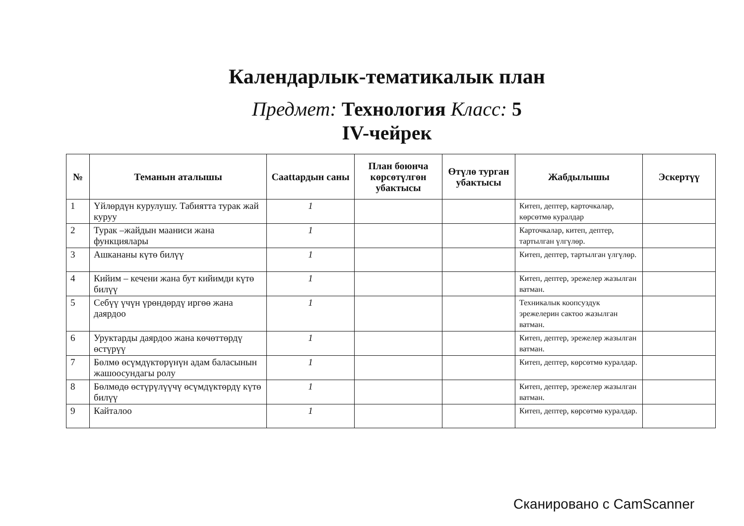Календарлык-тематикалык план
Предмет: Технология Класс: 5
IV-чейрек
| № | Теманын аталышы | Саattардын саны | План боюнча көрсөтүлгөн убактысы | Өтүлө турган убактысы | Жабдылышы | Эскертүү |
| --- | --- | --- | --- | --- | --- | --- |
| 1 | Үйлөрдүн курулушу. Табиятта турак жай куруу | 1 | | | Китеп, дептер, карточкалар, көрсөтмө куралдар | |
| 2 | Турак –жайдын мааниси жана функциялары | 1 | | | Карточкалар, китеп, дептер, тартылган үлгүлөр. | |
| 3 | Ашкананы күтө билүү | 1 | | | Китеп, дептер, тартылган үлгүлөр. | |
| 4 | Кийим – кечени жана бут кийимди күтө билүү | 1 | | | Китеп, дептер, эрежелер жазылган ватман. | |
| 5 | Себүү үчүн үрөндөрдү иргөө жана даярдоо | 1 | | | Техникалык коопсуздук эрежелерин сактоо жазылган ватман. | |
| 6 | Уруктарды даярдоо жана көчөттөрдү өстүрүү | 1 | | | Китеп, дептер, эрежелер жазылган ватман. | |
| 7 | Бөлмө өсүмдүктөрүнүн адам баласынын жашоосундагы ролу | 1 | | | Китеп, дептер, көрсөтмө куралдар. | |
| 8 | Бөлмөдө өстүрүлүүчү өсүмдүктөрдү күтө билүү | 1 | | | Китеп, дептер, эрежелер жазылган ватман. | |
| 9 | Кайталоо | 1 | | | Китеп, дептер, көрсөтмө куралдар. | |
Сканировано с CamScanner